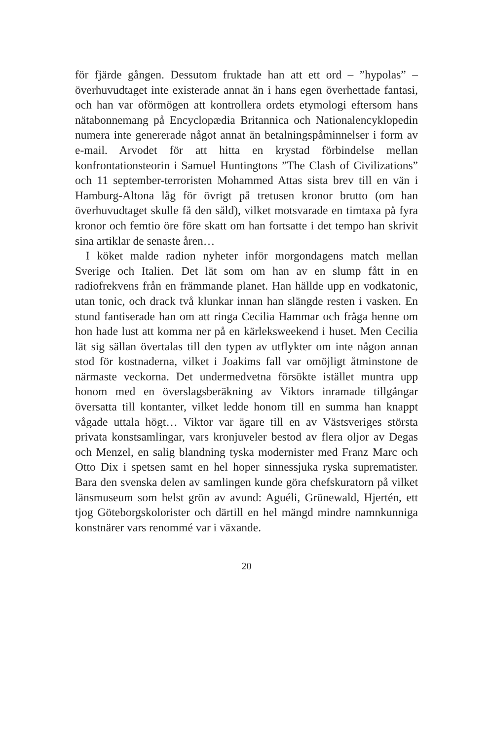för fjärde gången. Dessutom fruktade han att ett ord – ”hypolas” – överhuvudtaget inte existerade annat än i hans egen överhettade fantasi, och han var oförmögen att kontrollera ordets etymologi eftersom hans nätabonnemang på Encyclopædia Britannica och Nationalencyklopedin numera inte genererade något annat än betalningspåminnelser i form av e-mail. Arvodet för att hitta en krystad förbindelse mellan konfrontationsteorin i Samuel Huntingtons ”The Clash of Civilizations” och 11 september-terroristen Mohammed Attas sista brev till en vän i Hamburg-Altona låg för övrigt på tretusen kronor brutto (om han överhuvudtaget skulle få den såld), vilket motsvarade en timtaxa på fyra kronor och femtio öre före skatt om han fortsatte i det tempo han skrivit sina artiklar de senaste åren…
I köket malde radion nyheter inför morgondagens match mellan Sverige och Italien. Det lät som om han av en slump fått in en radiofrekvens från en främmande planet. Han hällde upp en vodkatonic, utan tonic, och drack två klunkar innan han slängde resten i vasken. En stund fantiserade han om att ringa Cecilia Hammar och fråga henne om hon hade lust att komma ner på en kärleksweekend i huset. Men Cecilia lät sig sällan övertalas till den typen av utflykter om inte någon annan stod för kostnaderna, vilket i Joakims fall var omöjligt åtminstone de närmaste veckorna. Det undermedvetna försökte istället muntra upp honom med en överslagsberäkning av Viktors inramade tillgångar översatta till kontanter, vilket ledde honom till en summa han knappt vågade uttala högt… Viktor var ägare till en av Västsveriges största privata konstsamlingar, vars kronjuveler bestod av flera oljor av Degas och Menzel, en salig blandning tyska modernister med Franz Marc och Otto Dix i spetsen samt en hel hoper sinnessjuka ryska suprematister. Bara den svenska delen av samlingen kunde göra chefskuratorn på vilket länsmuseum som helst grön av avund: Aguéli, Grünewald, Hjertén, ett tjog Göteborgskolorister och därtill en hel mängd mindre namnkunniga konstnärer vars renommé var i växande.
20